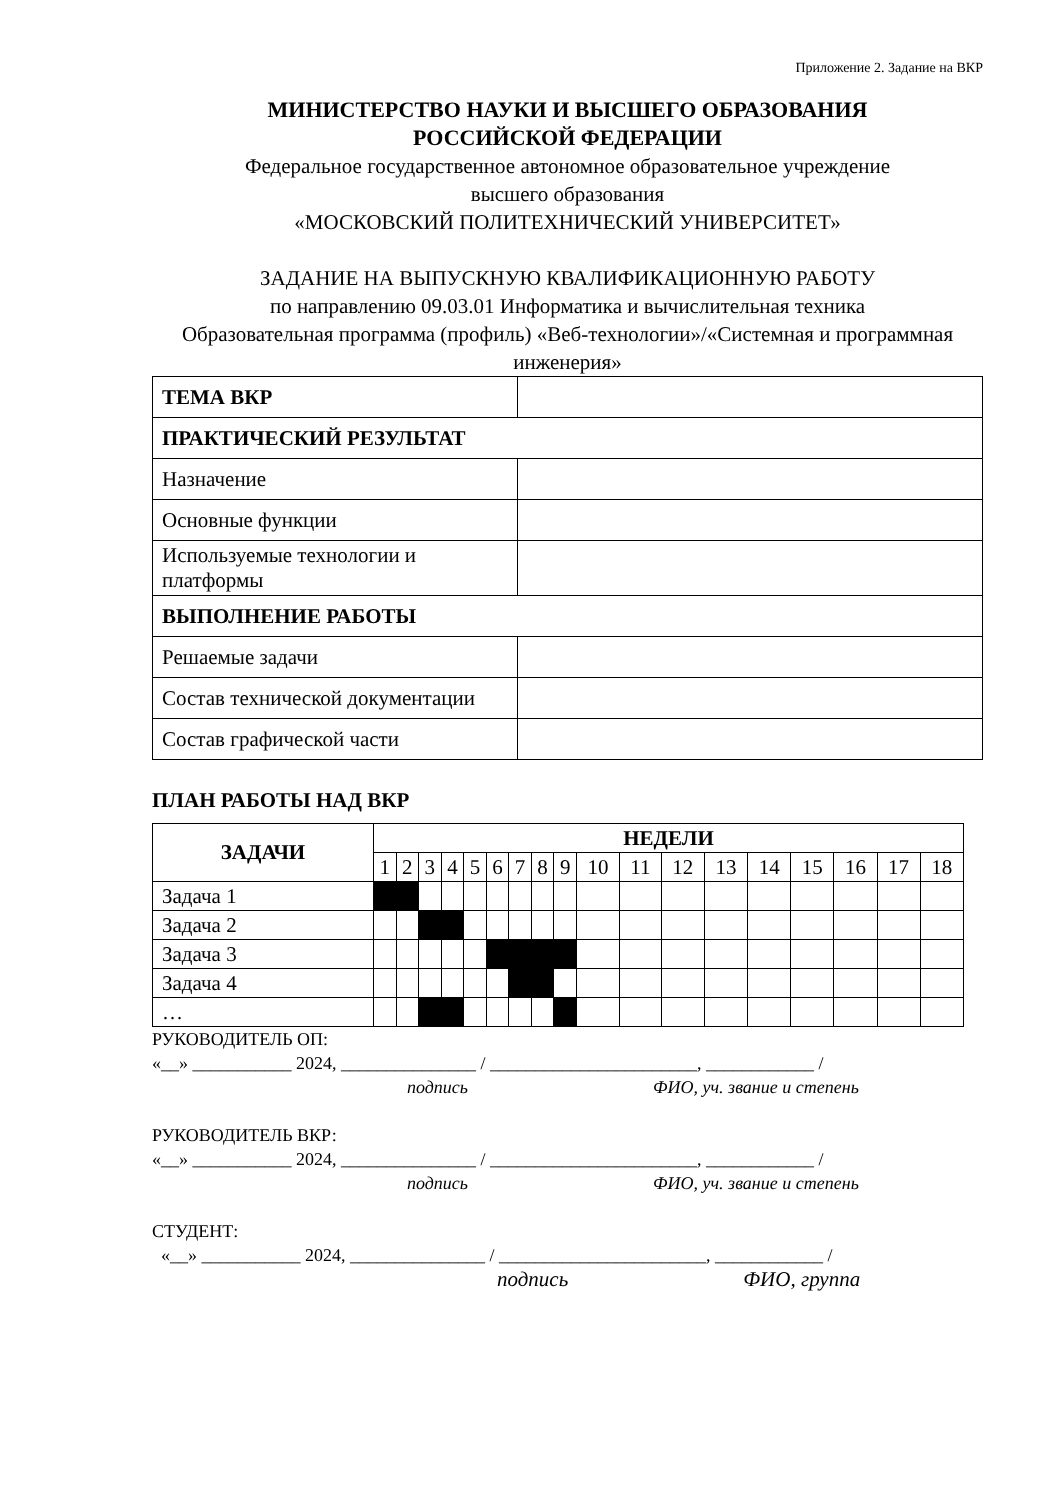Приложение 2. Задание на ВКР
МИНИСТЕРСТВО НАУКИ И ВЫСШЕГО ОБРАЗОВАНИЯ
РОССИЙСКОЙ ФЕДЕРАЦИИ
Федеральное государственное автономное образовательное учреждение
высшего образования
«МОСКОВСКИЙ ПОЛИТЕХНИЧЕСКИЙ УНИВЕРСИТЕТ»
ЗАДАНИЕ НА ВЫПУСКНУЮ КВАЛИФИКАЦИОННУЮ РАБОТУ
по направлению 09.03.01 Информатика и вычислительная техника
Образовательная программа (профиль) «Веб-технологии»/«Системная и программная инженерия»
| ТЕМА ВКР | |
| ПРАКТИЧЕСКИЙ РЕЗУЛЬТАТ | |
| Назначение | |
| Основные функции | |
| Используемые технологии и платформы | |
| ВЫПОЛНЕНИЕ РАБОТЫ | |
| Решаемые задачи | |
| Состав технической документации | |
| Состав графической части | |
ПЛАН РАБОТЫ НАД ВКР
| ЗАДАЧИ | НЕДЕЛИ | | | | | | | | | | | | | | | | | |
| --- | --- | --- | --- | --- | --- | --- | --- | --- | --- | --- | --- | --- | --- | --- | --- | --- | --- | --- |
| | 1 | 2 | 3 | 4 | 5 | 6 | 7 | 8 | 9 | 10 | 11 | 12 | 13 | 14 | 15 | 16 | 17 | 18 |
| Задача 1 | | | | | | | | | | | | | | | | | | |
| Задача 2 | | | | | | | | | | | | | | | | | | |
| Задача 3 | | | | | | | | | | | | | | | | | | |
| Задача 4 | | | | | | | | | | | | | | | | | | |
| … | | | | | | | | | | | | | | | | | | |
РУКОВОДИТЕЛЬ ОП:
«__» ___________ 2024, _______________ / _______________________, ____________ /
подпись ФИО, уч. звание и степень
РУКОВОДИТЕЛЬ ВКР:
«__» ___________ 2024, _______________ / _______________________, ____________ /
подпись ФИО, уч. звание и степень
СТУДЕНТ:
«__» ___________ 2024, _______________ / _______________________, ____________ /
подпись ФИО, группа